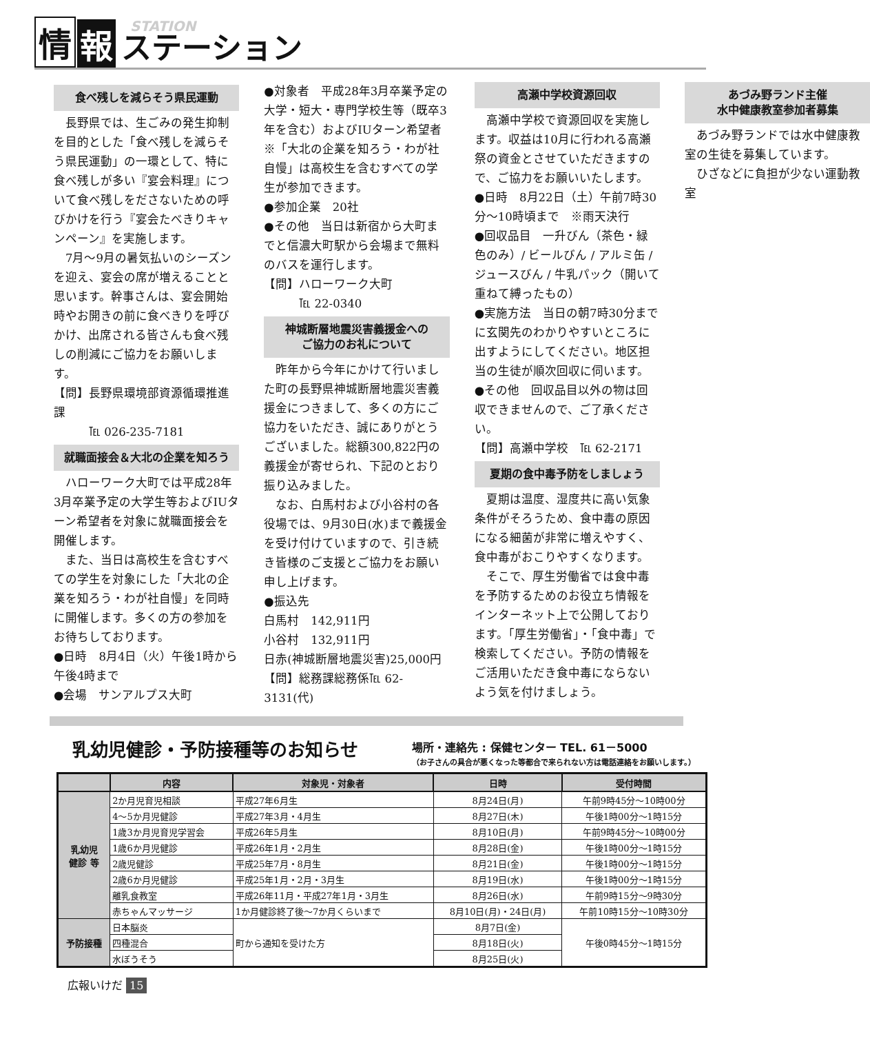情 報 ステーション STATION
食べ残しを減らそう県民運動
　長野県では、生ごみの発生抑制を目的とした「食べ残しを減らそう県民運動」の一環として、特に食べ残しが多い『宴会料理』について食べ残しをださないための呼びかけを行う『宴会たべきりキャンペーン』を実施します。
　7月～9月の暑気払いのシーズンを迎え、宴会の席が増えることと思います。幹事さんは、宴会開始時やお開きの前に食べきりを呼びかけ、出席される皆さんも食べ残しの削減にご協力をお願いします。
【問】長野県環境部資源循環推進課
　　　℡ 026-235-7181
就職面接会＆大北の企業を知ろう
　ハローワーク大町では平成28年3月卒業予定の大学生等およびIUターン希望者を対象に就職面接会を開催します。
　また、当日は高校生を含むすべての学生を対象にした「大北の企業を知ろう・わが社自慢」を同時に開催します。多くの方の参加をお待ちしております。
●日時　8月4日（火）午後1時から午後4時まで
●会場　サンアルプス大町
●対象者　平成28年3月卒業予定の大学・短大・専門学校生等（既卒3年を含む）およびIUターン希望者　※「大北の企業を知ろう・わが社自慢」は高校生を含むすべての学生が参加できます。
●参加企業　20社
●その他　当日は新宿から大町までと信濃大町駅から会場まで無料のバスを運行します。
【問】ハローワーク大町
　　　℡ 22-0340
神城断層地震災害義援金への
ご協力のお礼について
　昨年から今年にかけて行いました町の長野県神城断層地震災害義援金につきまして、多くの方にご協力をいただき、誠にありがとうございました。総額300,822円の義援金が寄せられ、下記のとおり振り込みました。
　なお、白馬村および小谷村の各役場では、9月30日(水)まで義援金を受け付けていますので、引き続き皆様のご支援とご協力をお願い申し上げます。
●振込先
白馬村　142,911円
小谷村　132,911円
日赤(神城断層地震災害)25,000円
【問】総務課総務係℡ 62-3131(代)
高瀬中学校資源回収
　高瀬中学校で資源回収を実施します。収益は10月に行われる高瀬祭の資金とさせていただきますので、ご協力をお願いいたします。
●日時　8月22日（土）午前7時30分～10時頃まで　※雨天決行
●回収品目　一升びん（茶色・緑色のみ）/ ビールびん / アルミ缶 / ジュースびん / 牛乳パック（開いて重ねて縛ったもの）
●実施方法　当日の朝7時30分までに玄関先のわかりやすいところに出すようにしてください。地区担当の生徒が順次回収に伺います。
●その他　回収品目以外の物は回収できませんので、ご了承ください。
【問】高瀬中学校　℡ 62-2171
夏期の食中毒予防をしましょう
　夏期は温度、湿度共に高い気象条件がそろうため、食中毒の原因になる細菌が非常に増えやすく、食中毒がおこりやすくなります。
　そこで、厚生労働省では食中毒を予防するためのお役立ち情報をインターネット上で公開しております。「厚生労働省」・「食中毒」で検索してください。予防の情報をご活用いただき食中毒にならないよう気を付けましょう。
あづみ野ランド主催
水中健康教室参加者募集
　あづみ野ランドでは水中健康教室の生徒を募集しています。
　ひざなどに負担が少ない運動教室
乳幼児健診・予防接種等のお知らせ
場所・連絡先 : 保健センター TEL. 61－5000
（お子さんの具合が悪くなった等都合で来られない方は電話連絡をお願いします。）
| | 内容 | 対象児・対象者 | 日時 | 受付時間 |
| --- | --- | --- | --- | --- |
| 乳幼児 健診 等 | 2か月児育児相談 | 平成27年6月生 | 8月24日(月) | 午前9時45分～10時00分 |
| | 4～5か月児健診 | 平成27年3月・4月生 | 8月27日(木) | 午後1時00分～1時15分 |
| | 1歳3か月児育児学習会 | 平成26年5月生 | 8月10日(月) | 午前9時45分～10時00分 |
| | 1歳6か月児健診 | 平成26年1月・2月生 | 8月28日(金) | 午後1時00分～1時15分 |
| | 2歳児健診 | 平成25年7月・8月生 | 8月21日(金) | 午後1時00分～1時15分 |
| | 2歳6か月児健診 | 平成25年1月・2月・3月生 | 8月19日(水) | 午後1時00分～1時15分 |
| | 離乳食教室 | 平成26年11月・平成27年1月・3月生 | 8月26日(水) | 午前9時15分～9時30分 |
| | 赤ちゃんマッサージ | 1か月健診終了後～7か月くらいまで | 8月10日(月)・24日(月) | 午前10時15分～10時30分 |
| 予防接種 | 日本脳炎 | 町から通知を受けた方 | 8月7日(金) | 午後0時45分～1時15分 |
| | 四種混合 | | 8月18日(火) | |
| | 水ぼうそう | | 8月25日(火) | |
広報いけだ 15